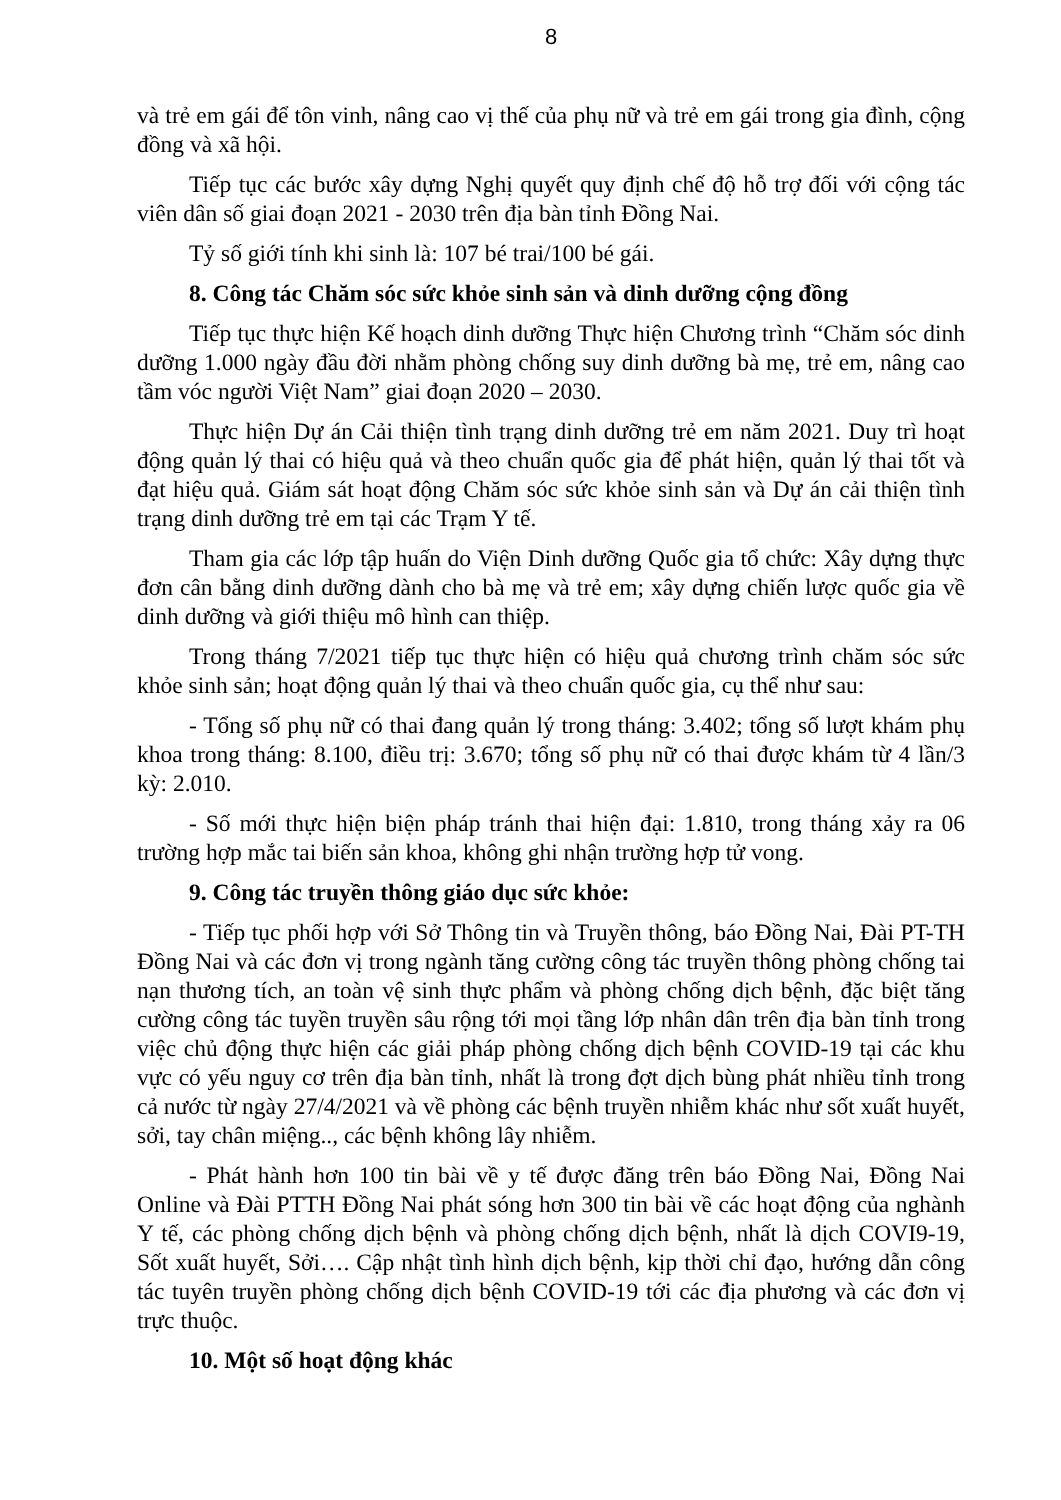8
và trẻ em gái để tôn vinh, nâng cao vị thế của phụ nữ và trẻ em gái trong gia đình, cộng đồng và xã hội.
Tiếp tục các bước xây dựng Nghị quyết quy định chế độ hỗ trợ đối với cộng tác viên dân số giai đoạn 2021 - 2030 trên địa bàn tỉnh Đồng Nai.
Tỷ số giới tính khi sinh là: 107 bé trai/100 bé gái.
8. Công tác Chăm sóc sức khỏe sinh sản và dinh dưỡng cộng đồng
Tiếp tục thực hiện Kế hoạch dinh dưỡng Thực hiện Chương trình “Chăm sóc dinh dưỡng 1.000 ngày đầu đời nhằm phòng chống suy dinh dưỡng bà mẹ, trẻ em, nâng cao tầm vóc người Việt Nam” giai đoạn 2020 – 2030.
Thực hiện Dự án Cải thiện tình trạng dinh dưỡng trẻ em năm 2021. Duy trì hoạt động quản lý thai có hiệu quả và theo chuẩn quốc gia để phát hiện, quản lý thai tốt và đạt hiệu quả. Giám sát hoạt động Chăm sóc sức khỏe sinh sản và Dự án cải thiện tình trạng dinh dưỡng trẻ em tại các Trạm Y tế.
Tham gia các lớp tập huấn do Viện Dinh dưỡng Quốc gia tổ chức: Xây dựng thực đơn cân bằng dinh dưỡng dành cho bà mẹ và trẻ em; xây dựng chiến lược quốc gia về dinh dưỡng và giới thiệu mô hình can thiệp.
Trong tháng 7/2021 tiếp tục thực hiện có hiệu quả chương trình chăm sóc sức khỏe sinh sản; hoạt động quản lý thai và theo chuẩn quốc gia, cụ thể như sau:
- Tổng số phụ nữ có thai đang quản lý trong tháng: 3.402; tổng số lượt khám phụ khoa trong tháng: 8.100, điều trị: 3.670; tổng số phụ nữ có thai được khám từ 4 lần/3 kỳ: 2.010.
- Số mới thực hiện biện pháp tránh thai hiện đại: 1.810, trong tháng xảy ra 06 trường hợp mắc tai biến sản khoa, không ghi nhận trường hợp tử vong.
9. Công tác truyền thông giáo dục sức khỏe:
- Tiếp tục phối hợp với Sở Thông tin và Truyền thông, báo Đồng Nai, Đài PT-TH Đồng Nai và các đơn vị trong ngành tăng cường công tác truyền thông phòng chống tai nạn thương tích, an toàn vệ sinh thực phẩm và phòng chống dịch bệnh, đặc biệt tăng cường công tác tuyền truyền sâu rộng tới mọi tầng lớp nhân dân trên địa bàn tỉnh trong việc chủ động thực hiện các giải pháp phòng chống dịch bệnh COVID-19 tại các khu vực có yếu nguy cơ trên địa bàn tỉnh, nhất là trong đợt dịch bùng phát nhiều tỉnh trong cả nước từ ngày 27/4/2021 và về phòng các bệnh truyền nhiễm khác như sốt xuất huyết, sởi, tay chân miệng.., các bệnh không lây nhiễm.
- Phát hành hơn 100 tin bài về y tế được đăng trên báo Đồng Nai, Đồng Nai Online và Đài PTTH Đồng Nai phát sóng hơn 300 tin bài về các hoạt động của nghành Y tế, các phòng chống dịch bệnh và phòng chống dịch bệnh, nhất là dịch COVI9-19, Sốt xuất huyết, Sởi…. Cập nhật tình hình dịch bệnh, kịp thời chỉ đạo, hướng dẫn công tác tuyên truyền phòng chống dịch bệnh COVID-19 tới các địa phương và các đơn vị trực thuộc.
10. Một số hoạt động khác